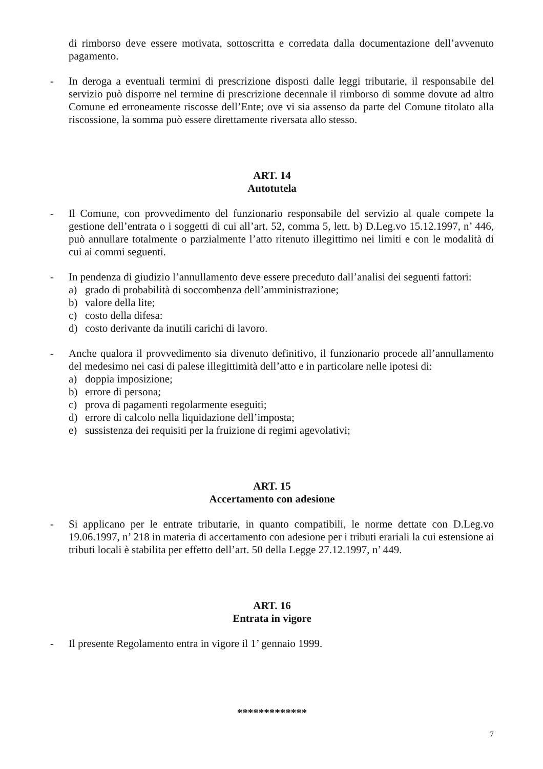di rimborso deve essere motivata, sottoscritta e corredata dalla documentazione dell’avvenuto pagamento.
- In deroga a eventuali termini di prescrizione disposti dalle leggi tributarie, il responsabile del servizio può disporre nel termine di prescrizione decennale il rimborso di somme dovute ad altro Comune ed erroneamente riscosse dell’Ente; ove vi sia assenso da parte del Comune titolato alla riscossione, la somma può essere direttamente riversata allo stesso.
ART. 14
Autotutela
- Il Comune, con provvedimento del funzionario responsabile del servizio al quale compete la gestione dell’entrata o i soggetti di cui all’art. 52, comma 5, lett. b) D.Leg.vo 15.12.1997, n’ 446, può annullare totalmente o parzialmente l’atto ritenuto illegittimo nei limiti e con le modalità di cui ai commi seguenti.
- In pendenza di giudizio l’annullamento deve essere preceduto dall’analisi dei seguenti fattori:
a) grado di probabilità di soccombenza dell’amministrazione;
b) valore della lite;
c) costo della difesa:
d) costo derivante da inutili carichi di lavoro.
- Anche qualora il provvedimento sia divenuto definitivo, il funzionario procede all’annullamento del medesimo nei casi di palese illegittimità dell’atto e in particolare nelle ipotesi di:
a) doppia imposizione;
b) errore di persona;
c) prova di pagamenti regolarmente eseguiti;
d) errore di calcolo nella liquidazione dell’imposta;
e) sussistenza dei requisiti per la fruizione di regimi agevolativi;
ART. 15
Accertamento con adesione
- Si applicano per le entrate tributarie, in quanto compatibili, le norme dettate con D.Leg.vo 19.06.1997, n’ 218 in materia di accertamento con adesione per i tributi erariali la cui estensione ai tributi locali è stabilita per effetto dell’art. 50 della Legge 27.12.1997, n’ 449.
ART. 16
Entrata in vigore
- Il presente Regolamento entra in vigore il 1’ gennaio 1999.
*************
7